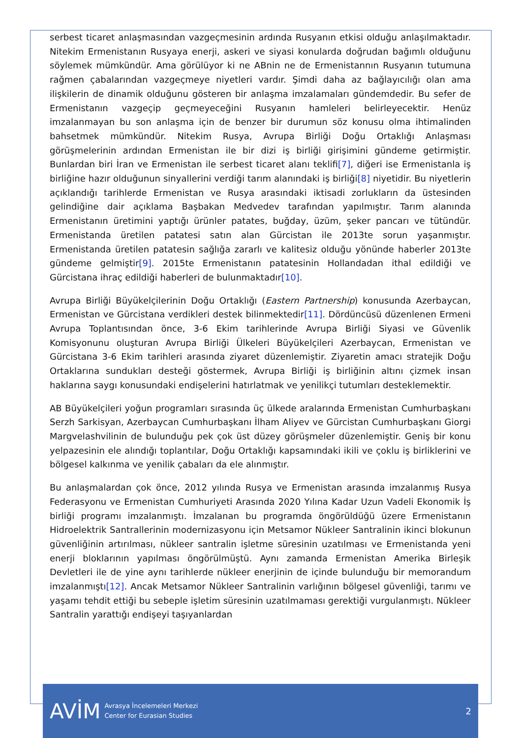serbest ticaret anlaşmasından vazgeçmesinin ardında Rusyanın etkisi olduğu anlaşılmaktadır. Nitekim Ermenistanın Rusyaya enerji, askeri ve siyasi konularda doğrudan bağımlı olduğunu söylemek mümkündür. Ama görülüyor ki ne ABnin ne de Ermenistannın Rusyanın tutumuna rağmen çabalarından vazgeçmeye niyetleri vardır. Şimdi daha az bağlayıcılığı olan ama ilişkilerin de dinamik olduğunu gösteren bir anlaşma imzalamaları gündemdedir. Bu sefer de Ermenistanın vazgeçip geçmeyeceğini Rusyanın hamleleri belirleyecektir. Henüz imzalanmayan bu son anlaşma için de benzer bir durumun söz konusu olma ihtimalinden bahsetmek mümkündür. Nitekim Rusya, Avrupa Birliği Doğu Ortaklığı Anlaşması görüşmelerinin ardından Ermenistan ile bir dizi iş birliği girişimini gündeme getirmiştir. Bunlardan biri İran ve Ermenistan ile serbest ticaret alanı teklifi[7], diğeri ise Ermenistanla iş birliğine hazır olduğunun sinyallerini verdiği tarım alanındaki iş birliği[8] niyetidir. Bu niyetlerin açıklandığı tarihlerde Ermenistan ve Rusya arasındaki iktisadi zorlukların da üstesinden gelindiğine dair açıklama Başbakan Medvedev tarafından yapılmıştır. Tarım alanında Ermenistanın üretimini yaptığı ürünler patates, buğday, üzüm, şeker pancarı ve tütündür. Ermenistanda üretilen patatesi satın alan Gürcistan ile 2013te sorun yaşanmıştır. Ermenistanda üretilen patatesin sağlığa zararlı ve kalitesiz olduğu yönünde haberler 2013te gündeme gelmiştir[9]. 2015te Ermenistanın patatesinin Hollandadan ithal edildiği ve Gürcistana ihraç edildiği haberleri de bulunmaktadır[10].
Avrupa Birliği Büyükelçilerinin Doğu Ortaklığı (Eastern Partnership) konusunda Azerbaycan, Ermenistan ve Gürcistana verdikleri destek bilinmektedir[11]. Dördüncüsü düzenlenen Ermeni Avrupa Toplantısından önce, 3-6 Ekim tarihlerinde Avrupa Birliği Siyasi ve Güvenlik Komisyonunu oluşturan Avrupa Birliği Ülkeleri Büyükelçileri Azerbaycan, Ermenistan ve Gürcistana 3-6 Ekim tarihleri arasında ziyaret düzenlemiştir. Ziyaretin amacı stratejik Doğu Ortaklarına sundukları desteği göstermek, Avrupa Birliği iş birliğinin altını çizmek insan haklarına saygı konusundaki endişelerini hatırlatmak ve yenilikçi tutumları desteklemektir.
AB Büyükelçileri yoğun programları sırasında üç ülkede aralarında Ermenistan Cumhurbaşkanı Serzh Sarkisyan, Azerbaycan Cumhurbaşkanı İlham Aliyev ve Gürcistan Cumhurbaşkanı Giorgi Margvelashvilinin de bulunduğu pek çok üst düzey görüşmeler düzenlemiştir. Geniş bir konu yelpazesinin ele alındığı toplantılar, Doğu Ortaklığı kapsamındaki ikili ve çoklu iş birliklerini ve bölgesel kalkınma ve yenilik çabaları da ele alınmıştır.
Bu anlaşmalardan çok önce, 2012 yılında Rusya ve Ermenistan arasında imzalanmış Rusya Federasyonu ve Ermenistan Cumhuriyeti Arasında 2020 Yılına Kadar Uzun Vadeli Ekonomik İş birliği programı imzalanmıştı. İmzalanan bu programda öngörüldüğü üzere Ermenistanın Hidroelektrik Santrallerinin modernizasyonu için Metsamor Nükleer Santralinin ikinci blokunun güvenliğinin artırılması, nükleer santralin işletme süresinin uzatılması ve Ermenistanda yeni enerji bloklarının yapılması öngörülmüştü. Aynı zamanda Ermenistan Amerika Birleşik Devletleri ile de yine aynı tarihlerde nükleer enerjinin de içinde bulunduğu bir memorandum imzalanmıştı[12]. Ancak Metsamor Nükleer Santralinin varlığının bölgesel güvenliği, tarımı ve yaşamı tehdit ettiği bu sebeple işletim süresinin uzatılmaması gerektiği vurgulanmıştı. Nükleer Santralin yarattığı endişeyi taşıyanlardan
AVİM
Avrasya İncelemeleri Merkezi
Center for Eurasian Studies
2